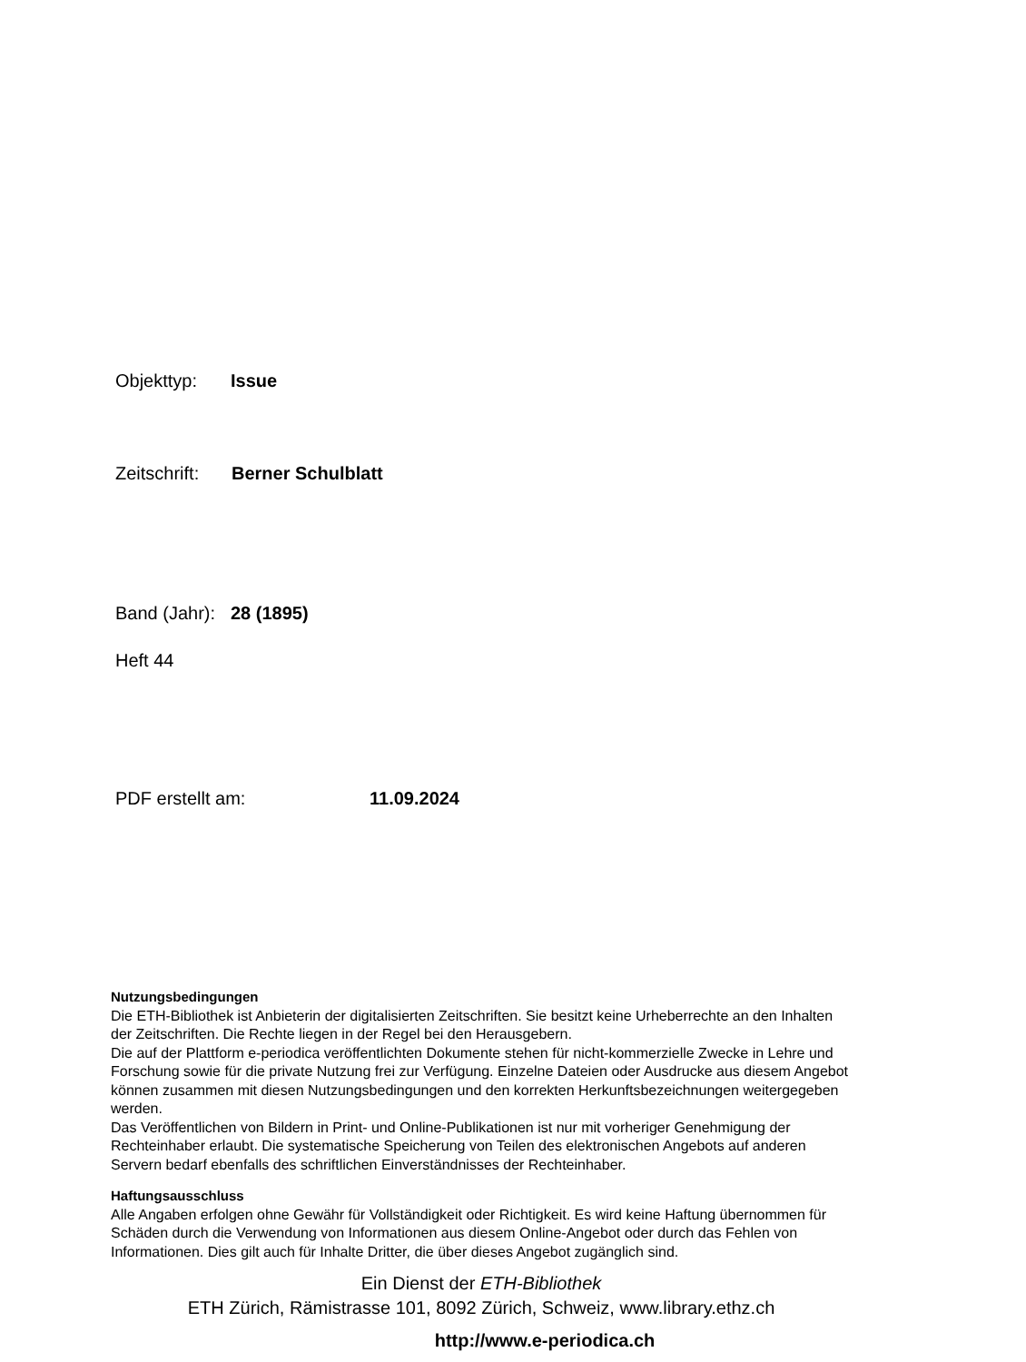Objekttyp: Issue
Zeitschrift: Berner Schulblatt
Band (Jahr): 28 (1895)
Heft 44
PDF erstellt am: 11.09.2024
Nutzungsbedingungen
Die ETH-Bibliothek ist Anbieterin der digitalisierten Zeitschriften. Sie besitzt keine Urheberrechte an den Inhalten der Zeitschriften. Die Rechte liegen in der Regel bei den Herausgebern.
Die auf der Plattform e-periodica veröffentlichten Dokumente stehen für nicht-kommerzielle Zwecke in Lehre und Forschung sowie für die private Nutzung frei zur Verfügung. Einzelne Dateien oder Ausdrucke aus diesem Angebot können zusammen mit diesen Nutzungsbedingungen und den korrekten Herkunftsbezeichnungen weitergegeben werden.
Das Veröffentlichen von Bildern in Print- und Online-Publikationen ist nur mit vorheriger Genehmigung der Rechteinhaber erlaubt. Die systematische Speicherung von Teilen des elektronischen Angebots auf anderen Servern bedarf ebenfalls des schriftlichen Einverständnisses der Rechteinhaber.
Haftungsausschluss
Alle Angaben erfolgen ohne Gewähr für Vollständigkeit oder Richtigkeit. Es wird keine Haftung übernommen für Schäden durch die Verwendung von Informationen aus diesem Online-Angebot oder durch das Fehlen von Informationen. Dies gilt auch für Inhalte Dritter, die über dieses Angebot zugänglich sind.
Ein Dienst der ETH-Bibliothek
ETH Zürich, Rämistrasse 101, 8092 Zürich, Schweiz, www.library.ethz.ch
http://www.e-periodica.ch